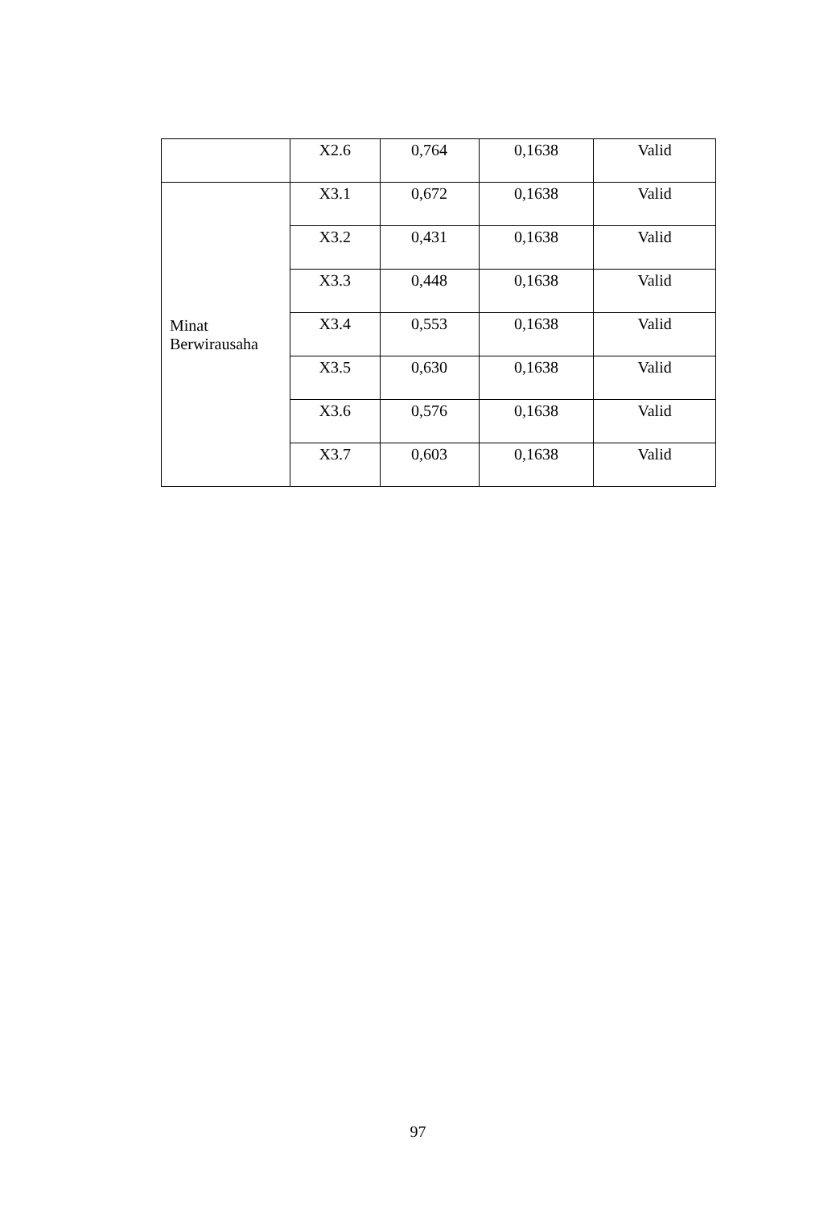| | X2.6 | 0,764 | 0,1638 | Valid |
| Minat Berwirausaha | X3.1 | 0,672 | 0,1638 | Valid |
| | X3.2 | 0,431 | 0,1638 | Valid |
| | X3.3 | 0,448 | 0,1638 | Valid |
| | X3.4 | 0,553 | 0,1638 | Valid |
| | X3.5 | 0,630 | 0,1638 | Valid |
| | X3.6 | 0,576 | 0,1638 | Valid |
| | X3.7 | 0,603 | 0,1638 | Valid |
97